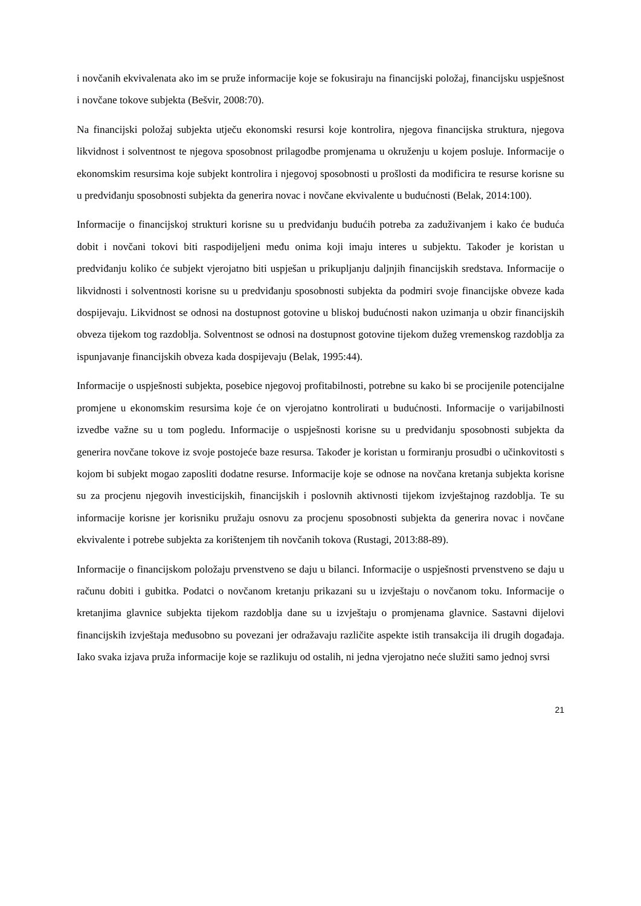i novčanih ekvivalenata ako im se pruže informacije koje se fokusiraju na financijski položaj, financijsku uspješnost i novčane tokove subjekta (Bešvir, 2008:70).
Na financijski položaj subjekta utječu ekonomski resursi koje kontrolira, njegova financijska struktura, njegova likvidnost i solventnost te njegova sposobnost prilagodbe promjenama u okruženju u kojem posluje. Informacije o ekonomskim resursima koje subjekt kontrolira i njegovoj sposobnosti u prošlosti da modificira te resurse korisne su u predviđanju sposobnosti subjekta da generira novac i novčane ekvivalente u budućnosti (Belak, 2014:100).
Informacije o financijskoj strukturi korisne su u predviđanju budućih potreba za zaduživanjem i kako će buduća dobit i novčani tokovi biti raspodijeljeni među onima koji imaju interes u subjektu. Također je koristan u predviđanju koliko će subjekt vjerojatno biti uspješan u prikupljanju daljnjih financijskih sredstava. Informacije o likvidnosti i solventnosti korisne su u predviđanju sposobnosti subjekta da podmiri svoje financijske obveze kada dospijevaju. Likvidnost se odnosi na dostupnost gotovine u bliskoj budućnosti nakon uzimanja u obzir financijskih obveza tijekom tog razdoblja. Solventnost se odnosi na dostupnost gotovine tijekom dužeg vremenskog razdoblja za ispunjavanje financijskih obveza kada dospijevaju (Belak, 1995:44).
Informacije o uspješnosti subjekta, posebice njegovoj profitabilnosti, potrebne su kako bi se procijenile potencijalne promjene u ekonomskim resursima koje će on vjerojatno kontrolirati u budućnosti. Informacije o varijabilnosti izvedbe važne su u tom pogledu. Informacije o uspješnosti korisne su u predviđanju sposobnosti subjekta da generira novčane tokove iz svoje postojeće baze resursa. Također je koristan u formiranju prosudbi o učinkovitosti s kojom bi subjekt mogao zaposliti dodatne resurse. Informacije koje se odnose na novčana kretanja subjekta korisne su za procjenu njegovih investicijskih, financijskih i poslovnih aktivnosti tijekom izvještajnog razdoblja. Te su informacije korisne jer korisniku pružaju osnovu za procjenu sposobnosti subjekta da generira novac i novčane ekvivalente i potrebe subjekta za korištenjem tih novčanih tokova (Rustagi, 2013:88-89).
Informacije o financijskom položaju prvenstveno se daju u bilanci. Informacije o uspješnosti prvenstveno se daju u računu dobiti i gubitka. Podatci o novčanom kretanju prikazani su u izvještaju o novčanom toku. Informacije o kretanjima glavnice subjekta tijekom razdoblja dane su u izvještaju o promjenama glavnice. Sastavni dijelovi financijskih izvještaja međusobno su povezani jer odražavaju različite aspekte istih transakcija ili drugih događaja. Iako svaka izjava pruža informacije koje se razlikuju od ostalih, ni jedna vjerojatno neće služiti samo jednoj svrsi
21